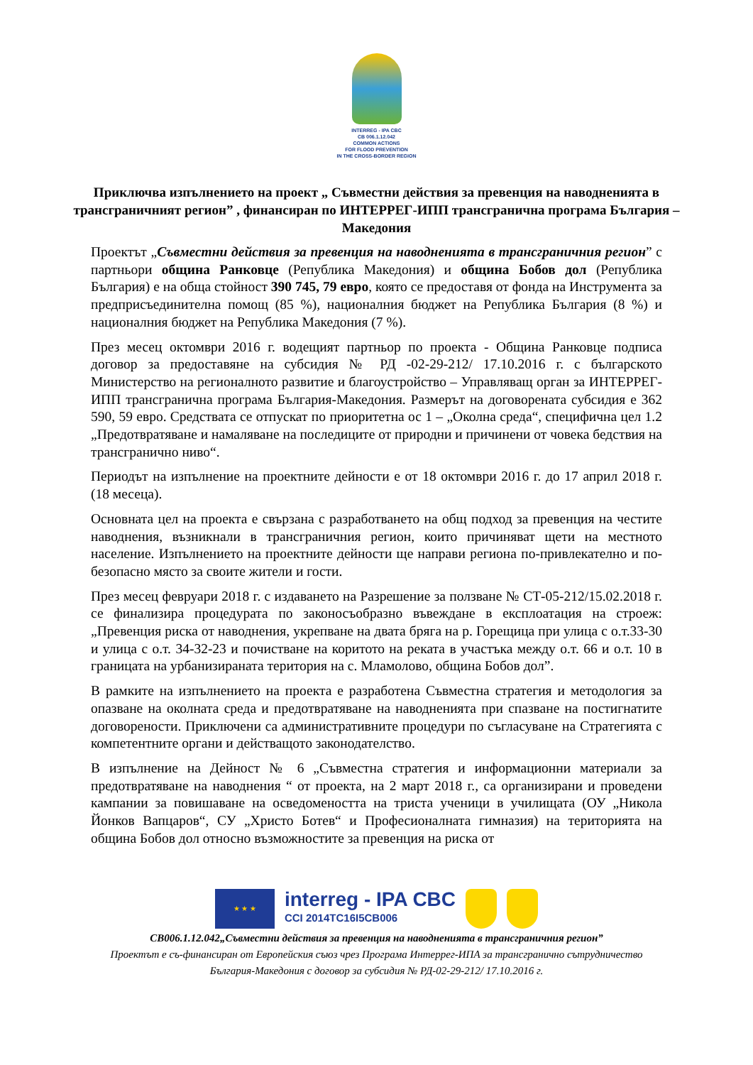INTERREG - IPA CBC
CB 006.1.12.042
COMMON ACTIONS
FOR FLOOD PREVENTION
IN THE CROSS-BORDER REGION
Приключва изпълнението на проект „ Съвместни действия за превенция на наводненията в трансграничният регион” , финансиран по ИНТЕРРЕГ-ИПП трансгранична програма България – Македония
Проектът „Съвместни действия за превенция на наводненията в трансграничния регион” с партньори община Ранковце (Република Македония) и община Бобов дол (Република България) е на обща стойност 390 745, 79 евро, която се предоставя от фонда на Инструмента за предприсъединителна помощ (85 %), националния бюджет на Република България (8 %) и националния бюджет на Република Македония (7 %).
През месец октомври 2016 г. водещият партньор по проекта - Община Ранковце подписа договор за предоставяне на субсидия № РД -02-29-212/ 17.10.2016 г. с българското Министерство на регионалното развитие и благоустройство – Управляващ орган за ИНТЕРРЕГ-ИПП трансгранична програма България-Македония. Размерът на договорената субсидия е 362 590, 59 евро. Средствата се отпускат по приоритетна ос 1 – „Околна среда“, специфична цел 1.2 „Предотвратяване и намаляване на последиците от природни и причинени от човека бедствия на трансгранично ниво“.
Периодът на изпълнение на проектните дейности е от 18 октомври 2016 г. до 17 април 2018 г. (18 месеца).
Основната цел на проекта е свързана с разработването на общ подход за превенция на честите наводнения, възникнали в трансграничния регион, които причиняват щети на местното население. Изпълнението на проектните дейности ще направи региона по-привлекателно и по-безопасно място за своите жители и гости.
През месец февруари 2018 г. с издаването на Разрешение за ползване № СТ-05-212/15.02.2018 г. се финализира процедурата по законосъобразно въвеждане в експлоатация на строеж: „Превенция риска от наводнения, укрепване на двата бряга на р. Горещица при улица с о.т.33-30 и улица с о.т. 34-32-23 и почистване на коритото на реката в участъка между о.т. 66 и о.т. 10 в границата на урбанизираната територия на с. Мламолово, община Бобов дол”.
В рамките на изпълнението на проекта е разработена Съвместна стратегия и методология за опазване на околната среда и предотвратяване на наводненията при спазване на постигнатите договорености. Приключени са административните процедури по съгласуване на Стратегията с компетентните органи и действащото законодателство.
В изпълнение на Дейност № 6 „Съвместна стратегия и информационни материали за предотвратяване на наводнения “ от проекта, на 2 март 2018 г., са организирани и проведени кампании за повишаване на осведомеността на триста ученици в училищата (ОУ „Никола Йонков Вапцаров“, СУ „Христо Ботев“ и Професионалната гимназия) на територията на община Бобов дол относно възможностите за превенция на риска от
★ ★ ★
interreg - IPA CBC
CCI 2014TC16I5CB006
CB006.1.12.042„Съвместни действия за превенция на наводненията в трансграничния регион”
Проектът е съ-финансиран от Европейския съюз чрез Програма Интеррег-ИПА за трансгранично сътрудничество
България-Македония с договор за субсидия № РД-02-29-212/ 17.10.2016 г.